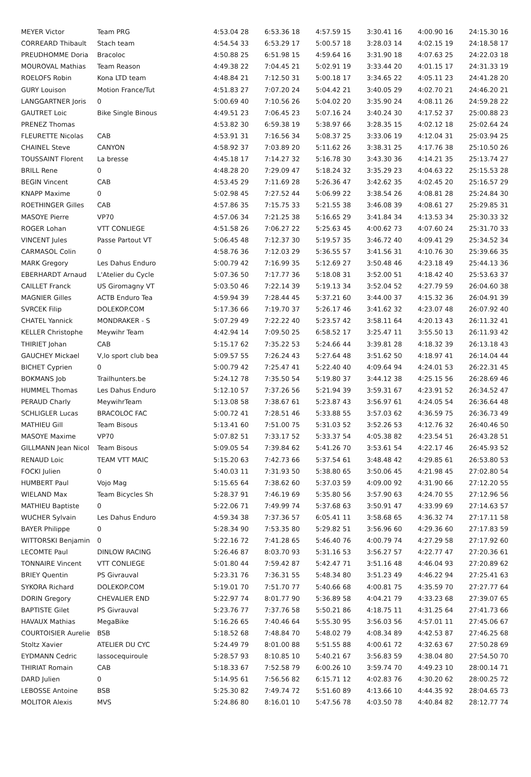| MEYER Victor | Team PRG | 4:53.04 28 | 6:53.36 18 | 4:57.59 15 | 3:30.41 16 | 4:00.90 16 | 24:15.30 16 |
| CORREARD Thibault | Stach team | 4:54.54 33 | 6:53.29 17 | 5:00.57 18 | 3:28.03 14 | 4:02.15 19 | 24:18.58 17 |
| PREUDHOMME Doria | Bracoloc | 4:50.88 25 | 6:51.98 15 | 4:59.64 16 | 3:31.90 18 | 4:07.63 25 | 24:22.03 18 |
| MOUROVAL Mathias | Team Reason | 4:49.38 22 | 7:04.45 21 | 5:02.91 19 | 3:33.44 20 | 4:01.15 17 | 24:31.33 19 |
| ROELOFS Robin | Kona LTD team | 4:48.84 21 | 7:12.50 31 | 5:00.18 17 | 3:34.65 22 | 4:05.11 23 | 24:41.28 20 |
| GURY Louison | Motion France/Tut | 4:51.83 27 | 7:07.20 24 | 5:04.42 21 | 3:40.05 29 | 4:02.70 21 | 24:46.20 21 |
| LANGGARTNER Joris | 0 | 5:00.69 40 | 7:10.56 26 | 5:04.02 20 | 3:35.90 24 | 4:08.11 26 | 24:59.28 22 |
| GAUTRET Loic | Bike Single Binous | 4:49.51 23 | 7:06.45 23 | 5:07.16 24 | 3:40.24 30 | 4:17.52 37 | 25:00.88 23 |
| PRENEZ Thomas | | 4:53.82 30 | 6:59.38 19 | 5:38.97 66 | 3:28.35 15 | 4:02.12 18 | 25:02.64 24 |
| FLEURETTE Nicolas | CAB | 4:53.91 31 | 7:16.56 34 | 5:08.37 25 | 3:33.06 19 | 4:12.04 31 | 25:03.94 25 |
| CHAINEL Steve | CANYON | 4:58.92 37 | 7:03.89 20 | 5:11.62 26 | 3:38.31 25 | 4:17.76 38 | 25:10.50 26 |
| TOUSSAINT Florent | La bresse | 4:45.18 17 | 7:14.27 32 | 5:16.78 30 | 3:43.30 36 | 4:14.21 35 | 25:13.74 27 |
| BRILL Rene | 0 | 4:48.28 20 | 7:29.09 47 | 5:18.24 32 | 3:35.29 23 | 4:04.63 22 | 25:15.53 28 |
| BEGIN Vincent | CAB | 4:53.45 29 | 7:11.69 28 | 5:26.36 47 | 3:42.62 35 | 4:02.45 20 | 25:16.57 29 |
| KNAPP Maxime | 0 | 5:02.98 45 | 7:27.52 44 | 5:06.99 22 | 3:38.54 26 | 4:08.81 28 | 25:24.84 30 |
| ROETHINGER Gilles | CAB | 4:57.86 35 | 7:15.75 33 | 5:21.55 38 | 3:46.08 39 | 4:08.61 27 | 25:29.85 31 |
| MASOYE Pierre | VP70 | 4:57.06 34 | 7:21.25 38 | 5:16.65 29 | 3:41.84 34 | 4:13.53 34 | 25:30.33 32 |
| ROGER Lohan | VTT CONLIEGE | 4:51.58 26 | 7:06.27 22 | 5:25.63 45 | 4:00.62 73 | 4:07.60 24 | 25:31.70 33 |
| VINCENT Jules | Passe Partout VT | 5:06.45 48 | 7:12.37 30 | 5:19.57 35 | 3:46.72 40 | 4:09.41 29 | 25:34.52 34 |
| CARMASOL Colin | 0 | 4:58.76 36 | 7:12.03 29 | 5:36.55 57 | 3:41.56 31 | 4:10.76 30 | 25:39.66 35 |
| MARK Gregory | Les Dahus Enduro | 5:00.79 42 | 7:16.99 35 | 5:12.69 27 | 3:50.48 46 | 4:23.18 49 | 25:44.13 36 |
| EBERHARDT Arnaud | L'Atelier du Cycle | 5:07.36 50 | 7:17.77 36 | 5:18.08 31 | 3:52.00 51 | 4:18.42 40 | 25:53.63 37 |
| CAILLET Franck | US Giromagny VT | 5:03.50 46 | 7:22.14 39 | 5:19.13 34 | 3:52.04 52 | 4:27.79 59 | 26:04.60 38 |
| MAGNIER Gilles | ACTB Enduro Tea | 4:59.94 39 | 7:28.44 45 | 5:37.21 60 | 3:44.00 37 | 4:15.32 36 | 26:04.91 39 |
| SVRCEK Filip | DOLEKOP.COM | 5:17.36 66 | 7:19.70 37 | 5:26.17 46 | 3:41.62 32 | 4:23.07 48 | 26:07.92 40 |
| CHATEL Yannick | MONDRAKER - S | 5:07.29 49 | 7:22.22 40 | 5:23.57 42 | 3:58.11 64 | 4:20.13 43 | 26:11.32 41 |
| KELLER Christophe | Meywihr Team | 4:42.94 14 | 7:09.50 25 | 6:58.52 17 | 3:25.47 11 | 3:55.50 13 | 26:11.93 42 |
| THIRIET Johan | CAB | 5:15.17 62 | 7:35.22 53 | 5:24.66 44 | 3:39.81 28 | 4:18.32 39 | 26:13.18 43 |
| GAUCHEY Mickael | V,lo sport club bea | 5:09.57 55 | 7:26.24 43 | 5:27.64 48 | 3:51.62 50 | 4:18.97 41 | 26:14.04 44 |
| BICHET Cyprien | 0 | 5:00.79 42 | 7:25.47 41 | 5:22.40 40 | 4:09.64 94 | 4:24.01 53 | 26:22.31 45 |
| BOKMANS Job | Trailhunters.be | 5:24.12 78 | 7:35.50 54 | 5:19.80 37 | 3:44.12 38 | 4:25.15 56 | 26:28.69 46 |
| HUMMEL Thomas | Les Dahus Enduro | 5:12.10 57 | 7:37.26 56 | 5:21.94 39 | 3:59.31 67 | 4:23.91 52 | 26:34.52 47 |
| PERAUD Charly | MeywihrTeam | 5:13.08 58 | 7:38.67 61 | 5:23.87 43 | 3:56.97 61 | 4:24.05 54 | 26:36.64 48 |
| SCHLIGLER Lucas | BRACOLOC FAC | 5:00.72 41 | 7:28.51 46 | 5:33.88 55 | 3:57.03 62 | 4:36.59 75 | 26:36.73 49 |
| MATHIEU Gill | Team Bisous | 5:13.41 60 | 7:51.00 75 | 5:31.03 52 | 3:52.26 53 | 4:12.76 32 | 26:40.46 50 |
| MASOYE Maxime | VP70 | 5:07.82 51 | 7:33.17 52 | 5:33.37 54 | 4:05.38 82 | 4:23.54 51 | 26:43.28 51 |
| GILLMANN Jean Nicol | Team Bisous | 5:09.05 54 | 7:39.84 62 | 5:41.26 70 | 3:53.61 54 | 4:22.17 46 | 26:45.93 52 |
| RENAUD Loic | TEAM VTT MAIC | 5:15.20 63 | 7:42.73 66 | 5:37.54 61 | 3:48.48 42 | 4:29.85 61 | 26:53.80 53 |
| FOCKI Julien | 0 | 5:40.03 11 | 7:31.93 50 | 5:38.80 65 | 3:50.06 45 | 4:21.98 45 | 27:02.80 54 |
| HUMBERT Paul | Vojo Mag | 5:15.65 64 | 7:38.62 60 | 5:37.03 59 | 4:09.00 92 | 4:31.90 66 | 27:12.20 55 |
| WIELAND Max | Team Bicycles Sh | 5:28.37 91 | 7:46.19 69 | 5:35.80 56 | 3:57.90 63 | 4:24.70 55 | 27:12.96 56 |
| MATHIEU Baptiste | 0 | 5:22.06 71 | 7:49.99 74 | 5:37.68 63 | 3:50.91 47 | 4:33.99 69 | 27:14.63 57 |
| WUCHER Sylvain | Les Dahus Enduro | 4:59.34 38 | 7:37.36 57 | 6:05.41 11 | 3:58.68 65 | 4:36.32 74 | 27:17.11 58 |
| BAYER Philippe | 0 | 5:28.34 90 | 7:53.35 80 | 5:29.82 51 | 3:56.96 60 | 4:29.36 60 | 27:17.83 59 |
| WITTORSKI Benjamin | 0 | 5:22.16 72 | 7:41.28 65 | 5:46.40 76 | 4:00.79 74 | 4:27.29 58 | 27:17.92 60 |
| LECOMTE Paul | DINLOW RACING | 5:26.46 87 | 8:03.70 93 | 5:31.16 53 | 3:56.27 57 | 4:22.77 47 | 27:20.36 61 |
| TONNAIRE Vincent | VTT CONLIEGE | 5:01.80 44 | 7:59.42 87 | 5:42.47 71 | 3:51.16 48 | 4:46.04 93 | 27:20.89 62 |
| BRIEY Quentin | PS Givrauval | 5:23.31 76 | 7:36.31 55 | 5:48.34 80 | 3:51.23 49 | 4:46.22 94 | 27:25.41 63 |
| SYKORA Richard | DOLEKOP.COM | 5:19.01 70 | 7:51.70 77 | 5:40.66 68 | 4:00.81 75 | 4:35.59 70 | 27:27.77 64 |
| DORIN Gregory | CHEVALIER END | 5:22.97 74 | 8:01.77 90 | 5:36.89 58 | 4:04.21 79 | 4:33.23 68 | 27:39.07 65 |
| BAPTISTE Gilet | PS Givrauval | 5:23.76 77 | 7:37.76 58 | 5:50.21 86 | 4:18.75 11 | 4:31.25 64 | 27:41.73 66 |
| HAVAUX Mathias | MegaBike | 5:16.26 65 | 7:40.46 64 | 5:55.30 95 | 3:56.03 56 | 4:57.01 11 | 27:45.06 67 |
| COURTOISIER Aurelie | BSB | 5:18.52 68 | 7:48.84 70 | 5:48.02 79 | 4:08.34 89 | 4:42.53 87 | 27:46.25 68 |
| Stoltz Xavier | ATELIER DU CYC | 5:24.49 79 | 8:01.00 88 | 5:51.55 88 | 4:00.61 72 | 4:32.63 67 | 27:50.28 69 |
| EYDMANN Cedric | lassocequiroule | 5:28.57 93 | 8:10.85 10 | 5:40.21 67 | 3:56.83 59 | 4:38.04 80 | 27:54.50 70 |
| THIRIAT Romain | CAB | 5:18.33 67 | 7:52.58 79 | 6:00.26 10 | 3:59.74 70 | 4:49.23 10 | 28:00.14 71 |
| DARD Julien | 0 | 5:14.95 61 | 7:56.56 82 | 6:15.71 12 | 4:02.83 76 | 4:30.20 62 | 28:00.25 72 |
| LEBOSSE Antoine | BSB | 5:25.30 82 | 7:49.74 72 | 5:51.60 89 | 4:13.66 10 | 4:44.35 92 | 28:04.65 73 |
| MOLITOR Alexis | MVS | 5:24.86 80 | 8:16.01 10 | 5:47.56 78 | 4:03.50 78 | 4:40.84 82 | 28:12.77 74 |